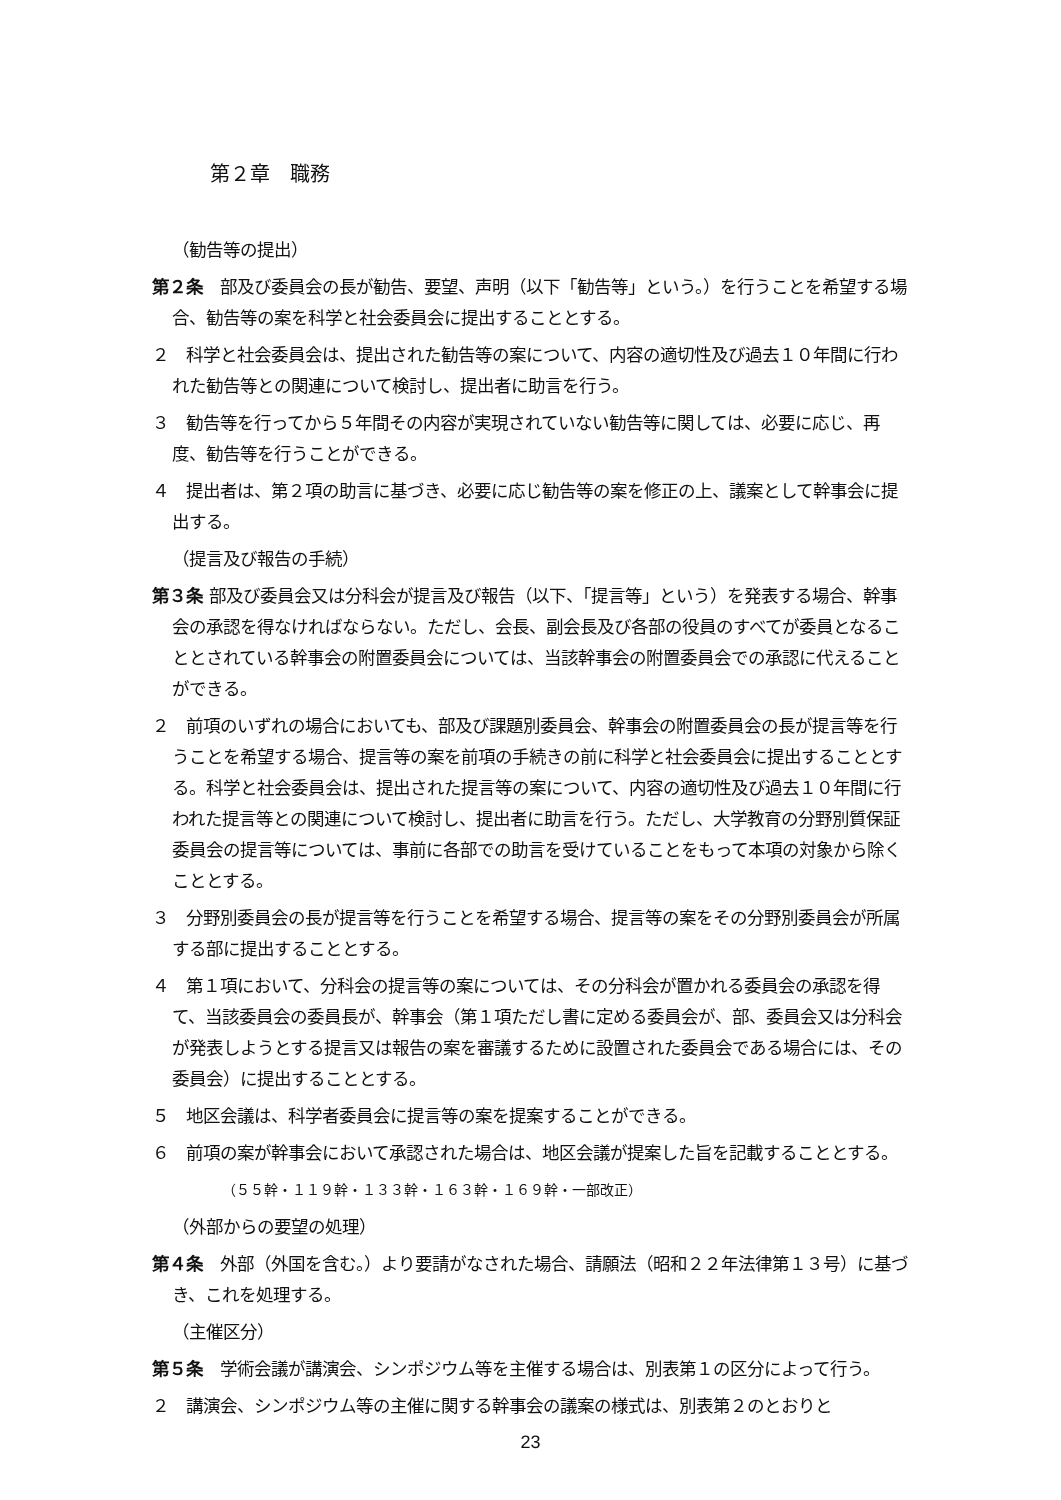第２章　職務
（勧告等の提出）
第２条　部及び委員会の長が勧告、要望、声明（以下「勧告等」という。）を行うことを希望する場合、勧告等の案を科学と社会委員会に提出することとする。
２　科学と社会委員会は、提出された勧告等の案について、内容の適切性及び過去１０年間に行われた勧告等との関連について検討し、提出者に助言を行う。
３　勧告等を行ってから５年間その内容が実現されていない勧告等に関しては、必要に応じ、再度、勧告等を行うことができる。
４　提出者は、第２項の助言に基づき、必要に応じ勧告等の案を修正の上、議案として幹事会に提出する。
（提言及び報告の手続）
第３条 部及び委員会又は分科会が提言及び報告（以下、「提言等」という）を発表する場合、幹事会の承認を得なければならない。ただし、会長、副会長及び各部の役員のすべてが委員となることとされている幹事会の附置委員会については、当該幹事会の附置委員会での承認に代えることができる。
２　前項のいずれの場合においても、部及び課題別委員会、幹事会の附置委員会の長が提言等を行うことを希望する場合、提言等の案を前項の手続きの前に科学と社会委員会に提出することとする。科学と社会委員会は、提出された提言等の案について、内容の適切性及び過去１０年間に行われた提言等との関連について検討し、提出者に助言を行う。ただし、大学教育の分野別質保証委員会の提言等については、事前に各部での助言を受けていることをもって本項の対象から除くこととする。
３　分野別委員会の長が提言等を行うことを希望する場合、提言等の案をその分野別委員会が所属する部に提出することとする。
４　第１項において、分科会の提言等の案については、その分科会が置かれる委員会の承認を得て、当該委員会の委員長が、幹事会（第１項ただし書に定める委員会が、部、委員会又は分科会が発表しようとする提言又は報告の案を審議するために設置された委員会である場合には、その委員会）に提出することとする。
５　地区会議は、科学者委員会に提言等の案を提案することができる。
６　前項の案が幹事会において承認された場合は、地区会議が提案した旨を記載することとする。
（５５幹・１１９幹・１３３幹・１６３幹・１６９幹・一部改正）
（外部からの要望の処理）
第４条　外部（外国を含む。）より要請がなされた場合、請願法（昭和２２年法律第１３号）に基づき、これを処理する。
（主催区分）
第５条　学術会議が講演会、シンポジウム等を主催する場合は、別表第１の区分によって行う。
２　講演会、シンポジウム等の主催に関する幹事会の議案の様式は、別表第２のとおりと
23